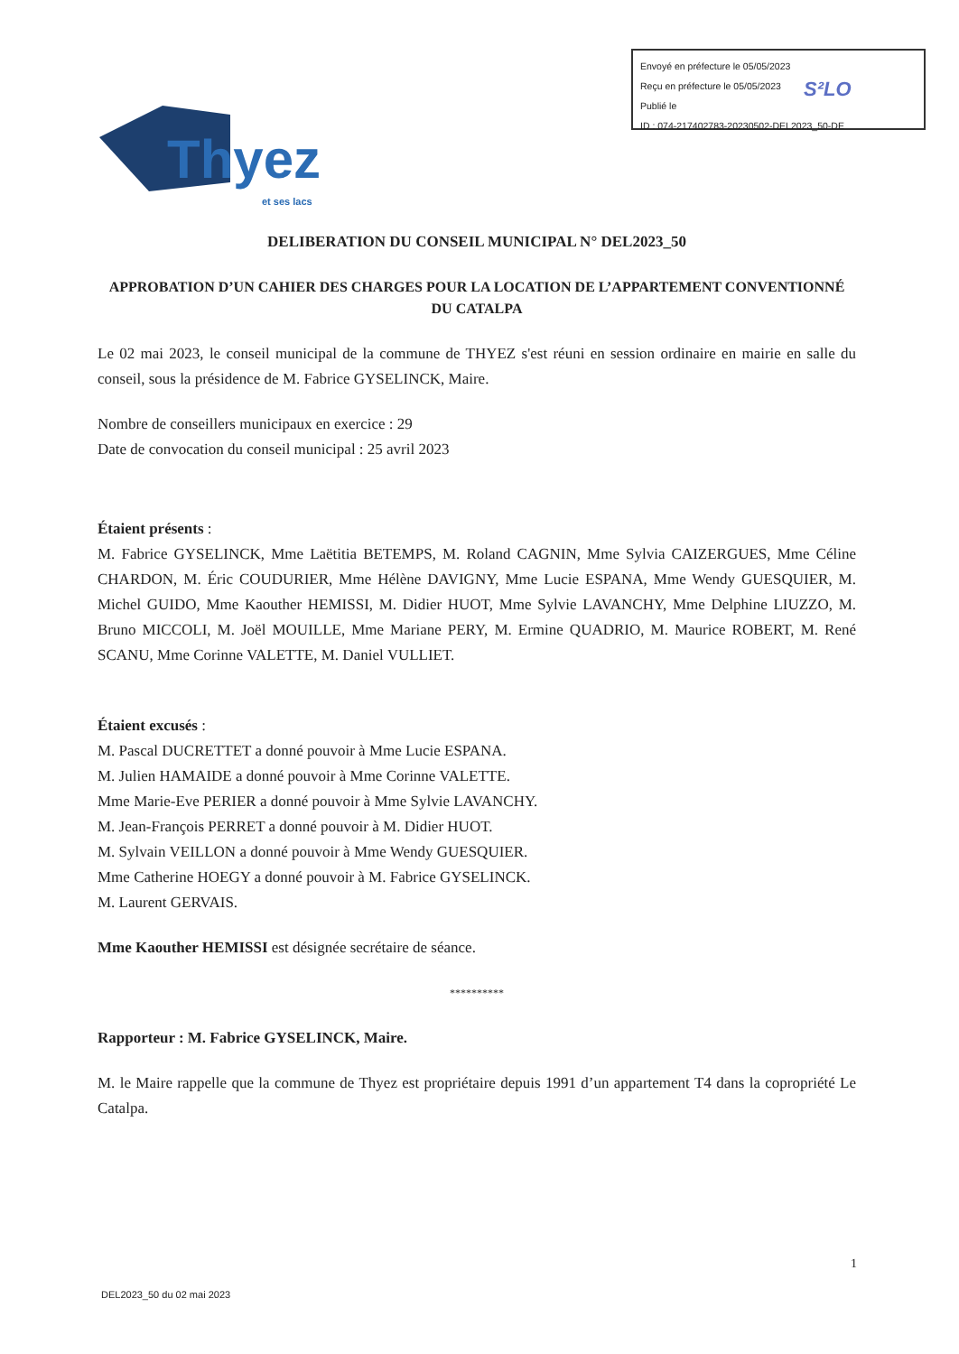Envoyé en préfecture le 05/05/2023
Reçu en préfecture le 05/05/2023
Publié le
ID : 074-217402783-20230502-DEL2023_50-DE
S²LO
Thyez
et ses lacs
DELIBERATION DU CONSEIL MUNICIPAL N° DEL2023_50
APPROBATION D’UN CAHIER DES CHARGES POUR LA LOCATION DE L’APPARTEMENT CONVENTIONNÉ DU CATALPA
Le 02 mai 2023, le conseil municipal de la commune de THYEZ s'est réuni en session ordinaire en mairie en salle du conseil, sous la présidence de M. Fabrice GYSELINCK, Maire.
Nombre de conseillers municipaux en exercice : 29
Date de convocation du conseil municipal : 25 avril 2023
Étaient présents :
M. Fabrice GYSELINCK, Mme Laëtitia BETEMPS, M. Roland CAGNIN, Mme Sylvia CAIZERGUES, Mme Céline CHARDON, M. Éric COUDURIER, Mme Hélène DAVIGNY, Mme Lucie ESPANA, Mme Wendy GUESQUIER, M. Michel GUIDO, Mme Kaouther HEMISSI, M. Didier HUOT, Mme Sylvie LAVANCHY, Mme Delphine LIUZZO, M. Bruno MICCOLI, M. Joël MOUILLE, Mme Mariane PERY, M. Ermine QUADRIO, M. Maurice ROBERT, M. René SCANU, Mme Corinne VALETTE, M. Daniel VULLIET.
Étaient excusés :
M. Pascal DUCRETTET a donné pouvoir à Mme Lucie ESPANA.
M. Julien HAMAIDE a donné pouvoir à Mme Corinne VALETTE.
Mme Marie-Eve PERIER a donné pouvoir à Mme Sylvie LAVANCHY.
M. Jean-François PERRET a donné pouvoir à M. Didier HUOT.
M. Sylvain VEILLON a donné pouvoir à Mme Wendy GUESQUIER.
Mme Catherine HOEGY a donné pouvoir à M. Fabrice GYSELINCK.
M. Laurent GERVAIS.
Mme Kaouther HEMISSI est désignée secrétaire de séance.
**********
Rapporteur : M. Fabrice GYSELINCK, Maire.
M. le Maire rappelle que la commune de Thyez est propriétaire depuis 1991 d’un appartement T4 dans la copropriété Le Catalpa.
1
DEL2023_50 du 02 mai 2023